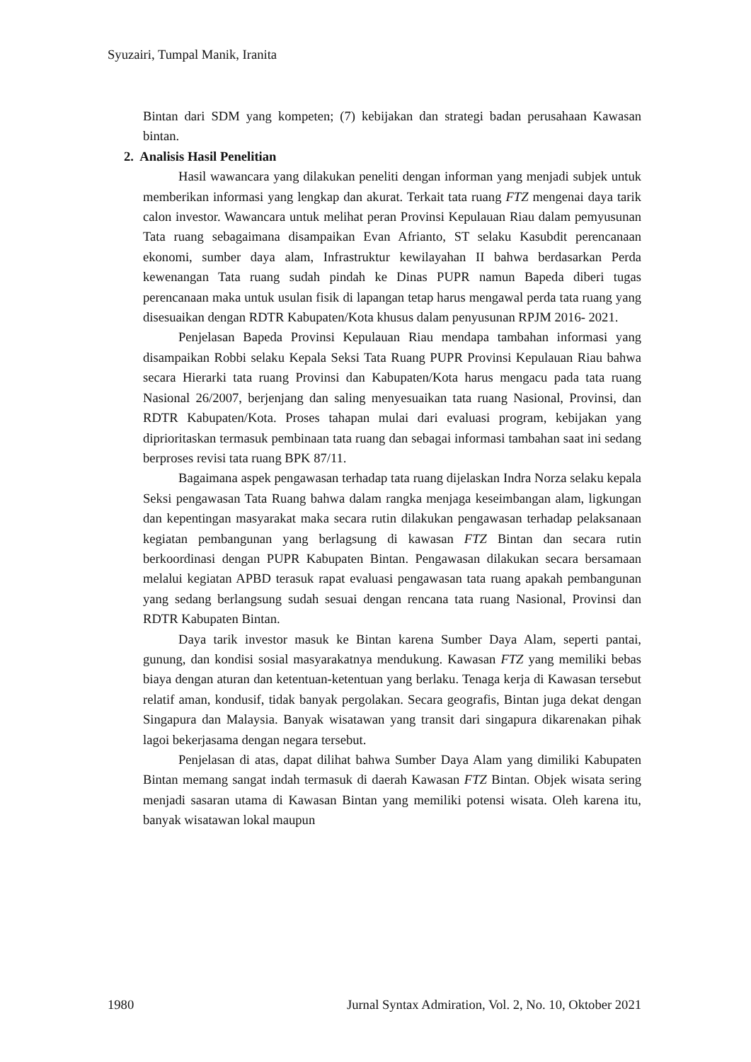Syuzairi, Tumpal Manik, Iranita
Bintan dari SDM yang kompeten; (7) kebijakan dan strategi badan perusahaan Kawasan bintan.
2. Analisis Hasil Penelitian
Hasil wawancara yang dilakukan peneliti dengan informan yang menjadi subjek untuk memberikan informasi yang lengkap dan akurat. Terkait tata ruang FTZ mengenai daya tarik calon investor. Wawancara untuk melihat peran Provinsi Kepulauan Riau dalam pemyusunan Tata ruang sebagaimana disampaikan Evan Afrianto, ST selaku Kasubdit perencanaan ekonomi, sumber daya alam, Infrastruktur kewilayahan II bahwa berdasarkan Perda kewenangan Tata ruang sudah pindah ke Dinas PUPR namun Bapeda diberi tugas perencanaan maka untuk usulan fisik di lapangan tetap harus mengawal perda tata ruang yang disesuaikan dengan RDTR Kabupaten/Kota khusus dalam penyusunan RPJM 2016- 2021.
Penjelasan Bapeda Provinsi Kepulauan Riau mendapa tambahan informasi yang disampaikan Robbi selaku Kepala Seksi Tata Ruang PUPR Provinsi Kepulauan Riau bahwa secara Hierarki tata ruang Provinsi dan Kabupaten/Kota harus mengacu pada tata ruang Nasional 26/2007, berjenjang dan saling menyesuaikan tata ruang Nasional, Provinsi, dan RDTR Kabupaten/Kota. Proses tahapan mulai dari evaluasi program, kebijakan yang diprioritaskan termasuk pembinaan tata ruang dan sebagai informasi tambahan saat ini sedang berproses revisi tata ruang BPK 87/11.
Bagaimana aspek pengawasan terhadap tata ruang dijelaskan Indra Norza selaku kepala Seksi pengawasan Tata Ruang bahwa dalam rangka menjaga keseimbangan alam, ligkungan dan kepentingan masyarakat maka secara rutin dilakukan pengawasan terhadap pelaksanaan kegiatan pembangunan yang berlagsung di kawasan FTZ Bintan dan secara rutin berkoordinasi dengan PUPR Kabupaten Bintan. Pengawasan dilakukan secara bersamaan melalui kegiatan APBD terasuk rapat evaluasi pengawasan tata ruang apakah pembangunan yang sedang berlangsung sudah sesuai dengan rencana tata ruang Nasional, Provinsi dan RDTR Kabupaten Bintan.
Daya tarik investor masuk ke Bintan karena Sumber Daya Alam, seperti pantai, gunung, dan kondisi sosial masyarakatnya mendukung. Kawasan FTZ yang memiliki bebas biaya dengan aturan dan ketentuan-ketentuan yang berlaku. Tenaga kerja di Kawasan tersebut relatif aman, kondusif, tidak banyak pergolakan. Secara geografis, Bintan juga dekat dengan Singapura dan Malaysia. Banyak wisatawan yang transit dari singapura dikarenakan pihak lagoi bekerjasama dengan negara tersebut.
Penjelasan di atas, dapat dilihat bahwa Sumber Daya Alam yang dimiliki Kabupaten Bintan memang sangat indah termasuk di daerah Kawasan FTZ Bintan. Objek wisata sering menjadi sasaran utama di Kawasan Bintan yang memiliki potensi wisata. Oleh karena itu, banyak wisatawan lokal maupun
1980 Jurnal Syntax Admiration, Vol. 2, No. 10, Oktober 2021